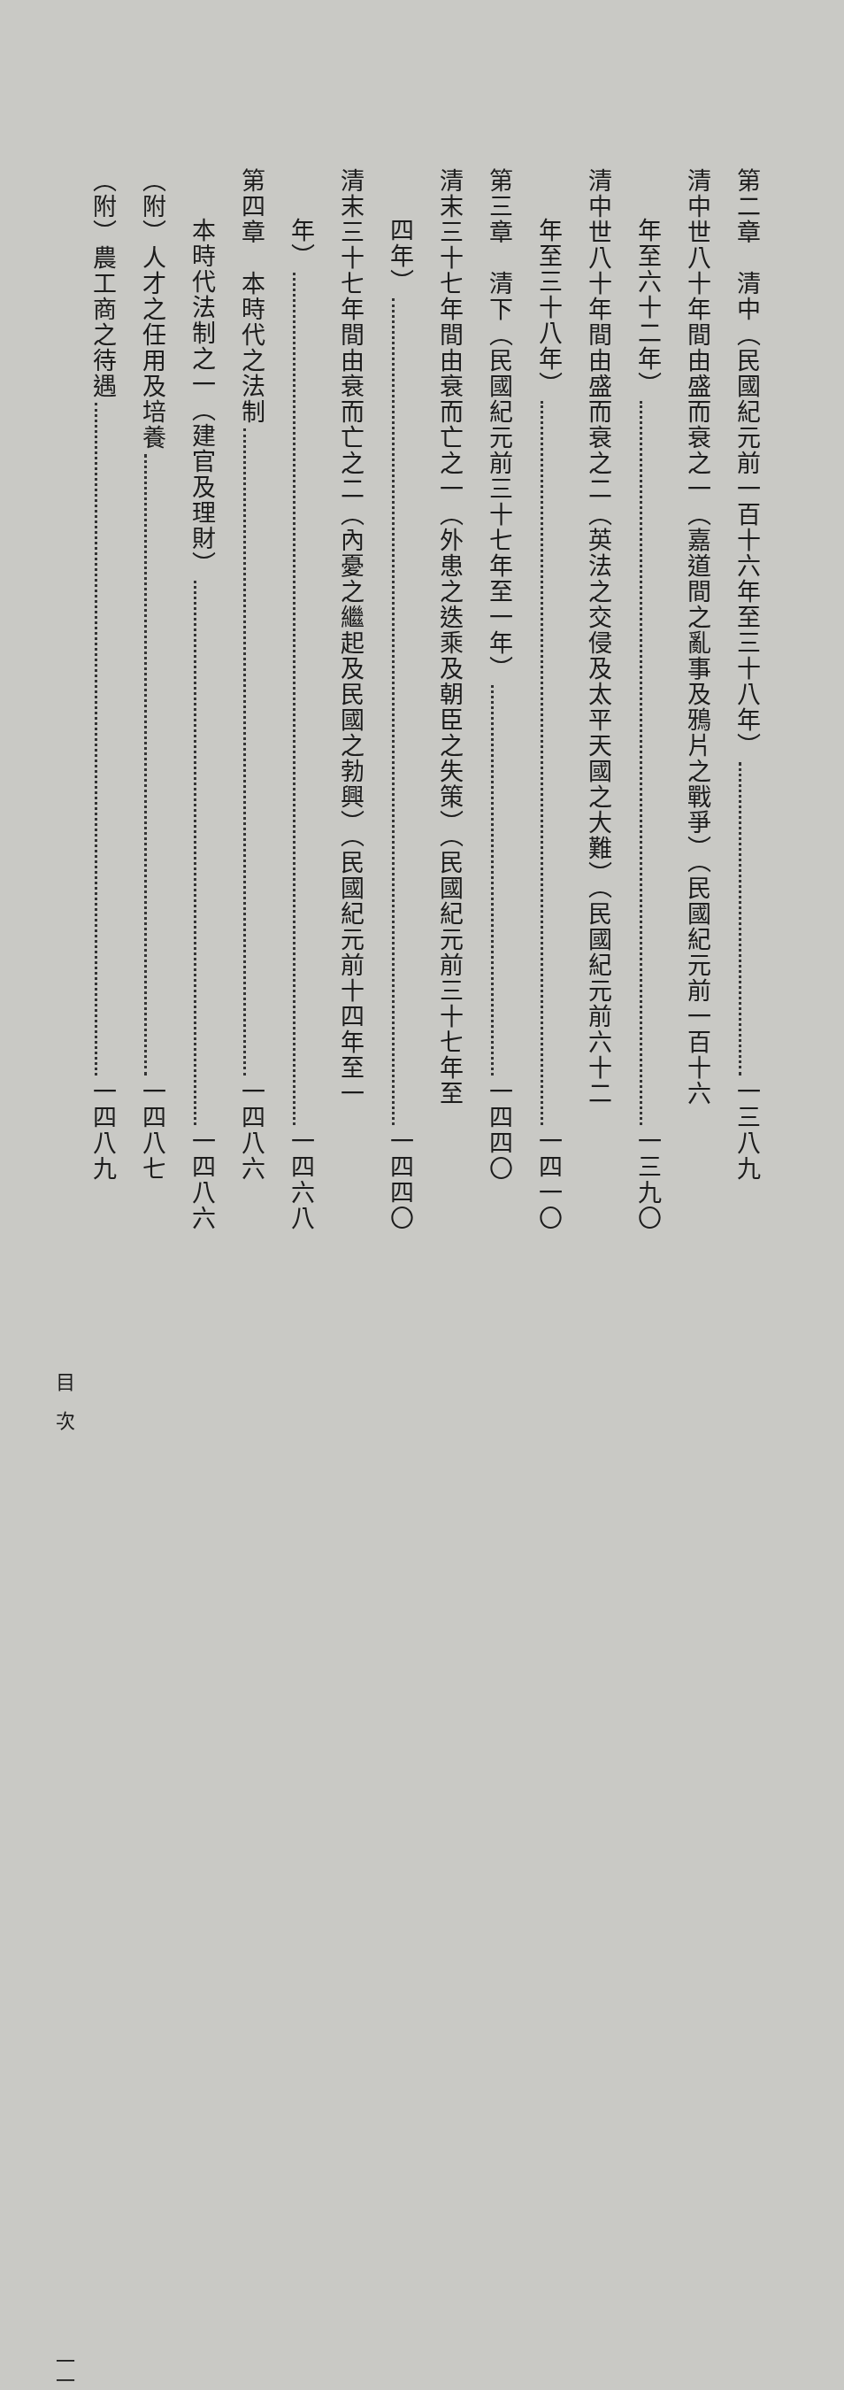第二章　清中（民國紀元前一百十六年至三十八年） 一三八九
清中世八十年間由盛而衰之一（嘉道間之亂事及鴉片之戰爭）（民國紀元前一百十六
年至六十二年） 一三九〇
清中世八十年間由盛而衰之二（英法之交侵及太平天國之大難）（民國紀元前六十二
年至三十八年） 一四一〇
第三章　清下（民國紀元前三十七年至一年） 一四四〇
清末三十七年間由衰而亡之一（外患之迭乘及朝臣之失策）（民國紀元前三十七年至
四年） 一四四〇
清末三十七年間由衰而亡之二（內憂之繼起及民國之勃興）（民國紀元前十四年至一
年） 一四六八
第四章　本時代之法制 一四八六
本時代法制之一（建官及理財） 一四八六
（附）人才之任用及培養 一四八七
（附）農工商之待遇 一四八九
目　次 一一